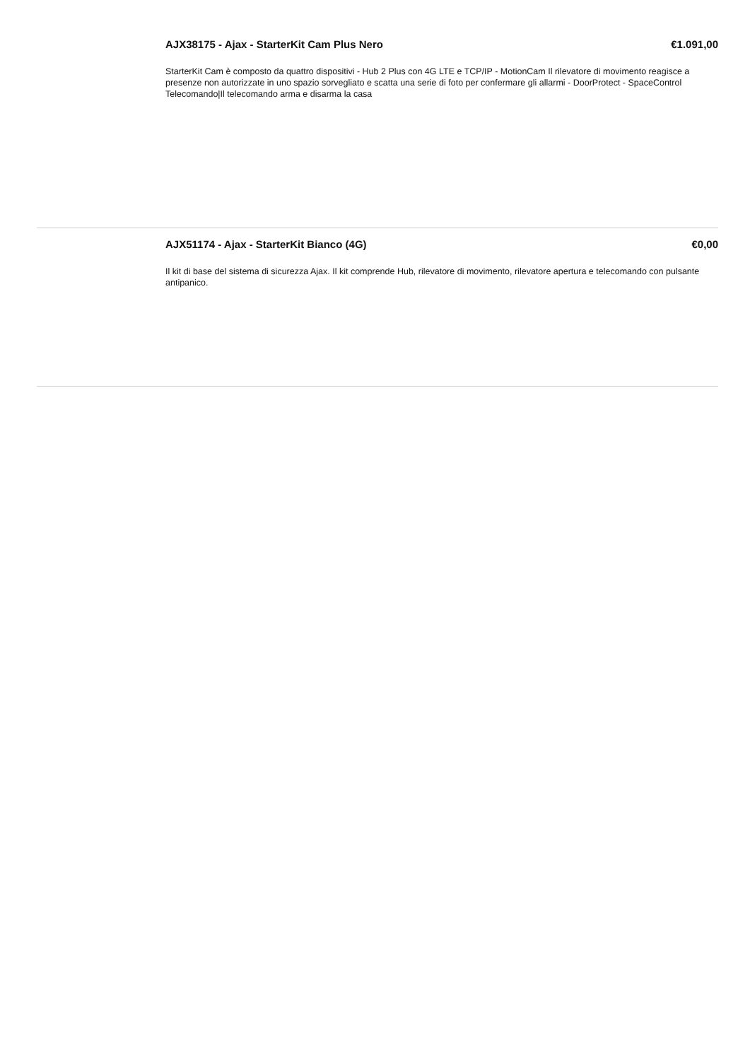AJX38175 - Ajax - StarterKit Cam Plus Nero €1.091,00
StarterKit Cam è composto da quattro dispositivi - Hub 2 Plus con 4G LTE e TCP/IP - MotionCam Il rilevatore di movimento reagisce a presenze non autorizzate in uno spazio sorvegliato e scatta una serie di foto per confermare gli allarmi - DoorProtect - SpaceControl Telecomando|Il telecomando arma e disarma la casa
AJX51174 - Ajax - StarterKit Bianco (4G) €0,00
Il kit di base del sistema di sicurezza Ajax. Il kit comprende Hub, rilevatore di movimento, rilevatore apertura e telecomando con pulsante antipanico.